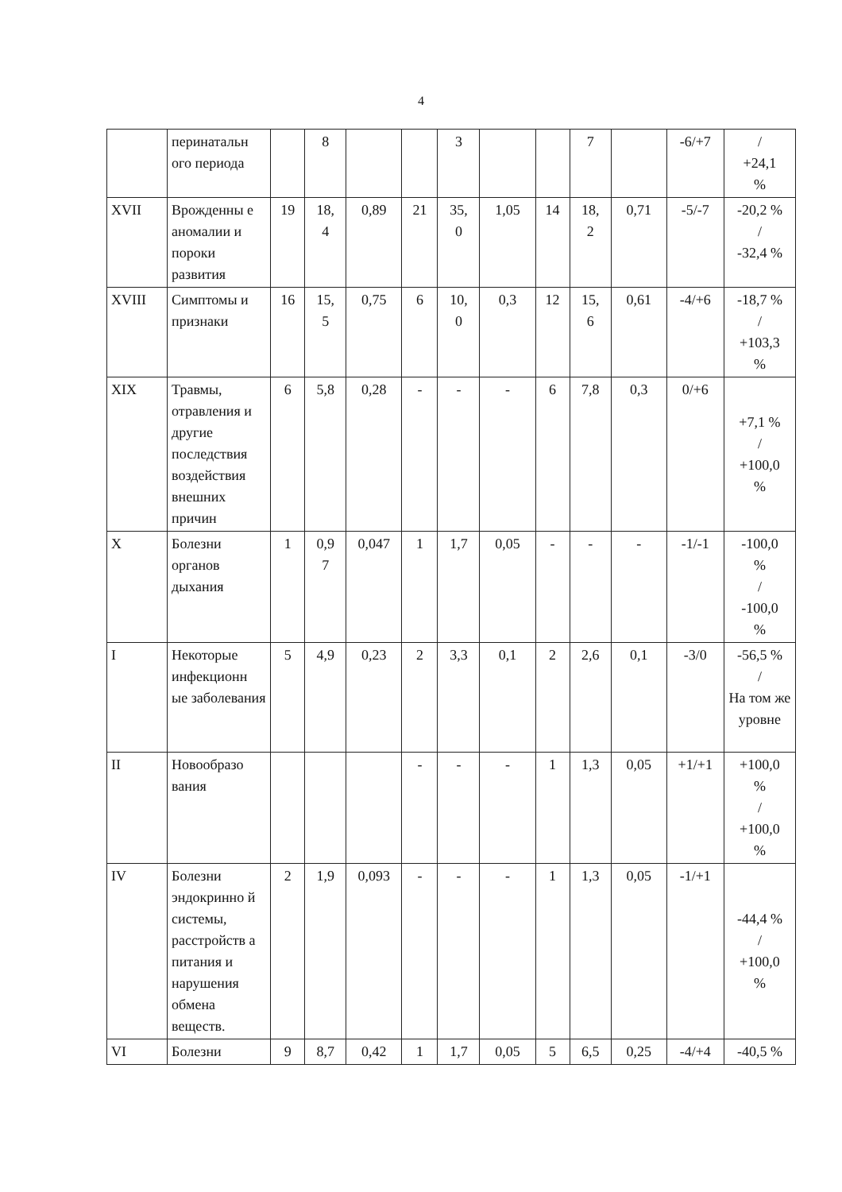4
| | перинатальн ого периода | | 8 | | | 3 | | | 7 | | -6/+7 | / +24,1 % |
| XVII | Врожденны е аномалии и пороки развития | 19 | 18, 4 | 0,89 | 21 | 35, 0 | 1,05 | 14 | 18, 2 | 0,71 | -5/-7 | -20,2 % / -32,4 % |
| XVIII | Симптомы и признаки | 16 | 15, 5 | 0,75 | 6 | 10, 0 | 0,3 | 12 | 15, 6 | 0,61 | -4/+6 | -18,7 % / +103,3 % |
| XIX | Травмы, отравления и другие последствия воздействия внешних причин | 6 | 5,8 | 0,28 | - | - | - | 6 | 7,8 | 0,3 | 0/+6 | +7,1 % / +100,0 % |
| X | Болезни органов дыхания | 1 | 0,9 7 | 0,047 | 1 | 1,7 | 0,05 | - | - | - | -1/-1 | -100,0 % / -100,0 % |
| I | Некоторые инфекционн ые заболевания | 5 | 4,9 | 0,23 | 2 | 3,3 | 0,1 | 2 | 2,6 | 0,1 | -3/0 | -56,5 % / На том же уровне |
| II | Новообразо вания | | | | - | - | - | 1 | 1,3 | 0,05 | +1/+1 | +100,0 % / +100,0 % |
| IV | Болезни эндокринно й системы, расстройств а питания и нарушения обмена веществ. | 2 | 1,9 | 0,093 | - | - | - | 1 | 1,3 | 0,05 | -1/+1 | -44,4 % / +100,0 % |
| VI | Болезни | 9 | 8,7 | 0,42 | 1 | 1,7 | 0,05 | 5 | 6,5 | 0,25 | -4/+4 | -40,5 % |